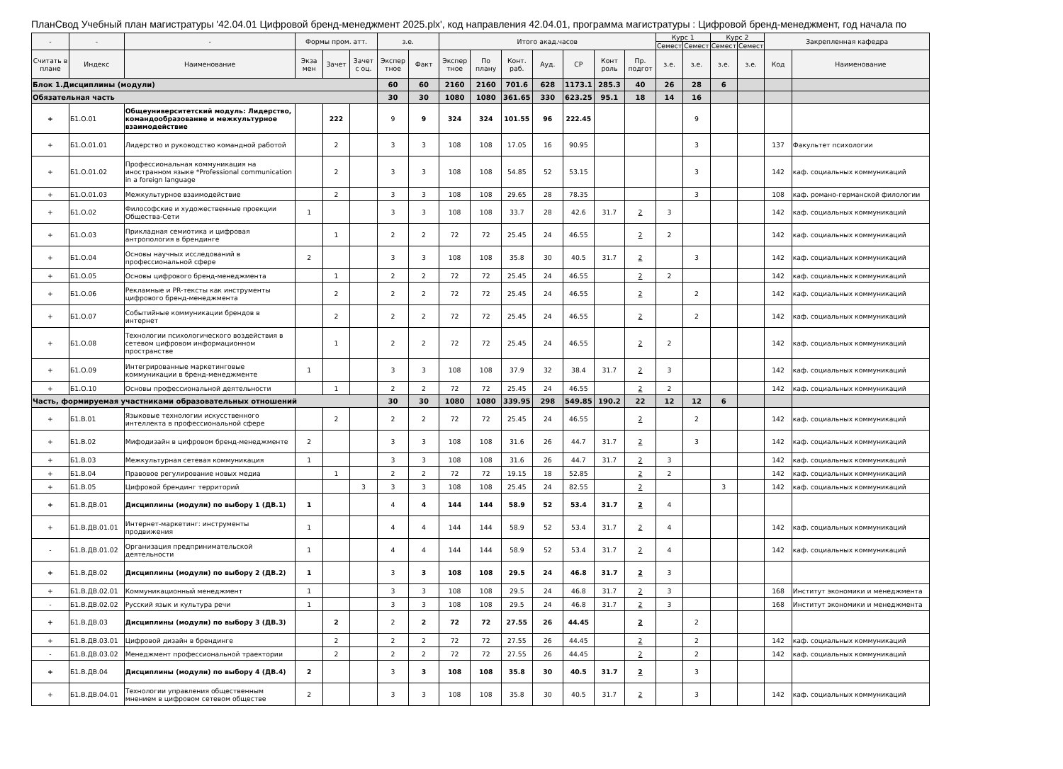ПланСвод Учебный план магистратуры '42.04.01 Цифровой бренд-менеджмент 2025.plx', код направления 42.04.01, программа магистратуры : Цифровой бренд-менеджмент, год начала по
| - | - | - | Формы пром. атт. | | | з.е. | | Итого акад.часов | | | | | | | Курс 1 | | Курс 2 | | Закрепленная кафедра | |
| --- | --- | --- | --- | --- | --- | --- | --- | --- | --- | --- | --- | --- | --- | --- | --- | --- | --- | --- | --- | --- |
| | | | | | | | | | | | | | | | Семест | Семест | Семест | Семест | | |
| Считать в плане | Индекс | Наименование | Экза мен | Зачет | Зачет с оц. | Экспер тное | Факт | Экспер тное | По плану | Конт. раб. | Ауд. | СР | Конт роль | Пр. подгот | з.е. | з.е. | з.е. | з.е. | Код | Наименование |
| Блок 1.Дисциплины (модули) | | | | | | 60 | 60 | 2160 | 2160 | 701.6 | 628 | 1173.1 | 285.3 | 40 | 26 | 28 | 6 | | | |
| Обязательная часть | | | | | | 30 | 30 | 1080 | 1080 | 361.65 | 330 | 623.25 | 95.1 | 18 | 14 | 16 | | | | |
| + | Б1.О.01 | Общеуниверситетский модуль: Лидерство, командообразование и межкультурное взаимодействие | | 222 | | 9 | 9 | 324 | 324 | 101.55 | 96 | 222.45 | | | | 9 | | | | |
| + | Б1.О.01.01 | Лидерство и руководство командной работой | | 2 | | 3 | 3 | 108 | 108 | 17.05 | 16 | 90.95 | | | | 3 | | | 137 | Факультет психологии |
| + | Б1.О.01.02 | Профессиональная коммуникация на иностранном языке *Professional communication in a foreign language | | 2 | | 3 | 3 | 108 | 108 | 54.85 | 52 | 53.15 | | | | 3 | | | 142 | каф. социальных коммуникаций |
| + | Б1.О.01.03 | Межкультурное взаимодействие | | 2 | | 3 | 3 | 108 | 108 | 29.65 | 28 | 78.35 | | | | 3 | | | 108 | каф. романо-германской филологии |
| + | Б1.О.02 | Философские и художественные проекции Общества-Сети | 1 | | | 3 | 3 | 108 | 108 | 33.7 | 28 | 42.6 | 31.7 | 2 | 3 | | | | 142 | каф. социальных коммуникаций |
| + | Б1.О.03 | Прикладная семиотика и цифровая антропология в брендинге | | 1 | | 2 | 2 | 72 | 72 | 25.45 | 24 | 46.55 | | 2 | 2 | | | | 142 | каф. социальных коммуникаций |
| + | Б1.О.04 | Основы научных исследований в профессиональной сфере | 2 | | | 3 | 3 | 108 | 108 | 35.8 | 30 | 40.5 | 31.7 | 2 | | 3 | | | 142 | каф. социальных коммуникаций |
| + | Б1.О.05 | Основы цифрового бренд-менеджмента | | 1 | | 2 | 2 | 72 | 72 | 25.45 | 24 | 46.55 | | 2 | 2 | | | | 142 | каф. социальных коммуникаций |
| + | Б1.О.06 | Рекламные и PR-тексты как инструменты цифрового бренд-менеджмента | | 2 | | 2 | 2 | 72 | 72 | 25.45 | 24 | 46.55 | | 2 | | 2 | | | 142 | каф. социальных коммуникаций |
| + | Б1.О.07 | Событийные коммуникации брендов в интернет | | 2 | | 2 | 2 | 72 | 72 | 25.45 | 24 | 46.55 | | 2 | | 2 | | | 142 | каф. социальных коммуникаций |
| + | Б1.О.08 | Технологии психологического воздействия в сетевом цифровом информационном пространстве | | 1 | | 2 | 2 | 72 | 72 | 25.45 | 24 | 46.55 | | 2 | 2 | | | | 142 | каф. социальных коммуникаций |
| + | Б1.О.09 | Интегрированные маркетинговые коммуникации в бренд-менеджменте | 1 | | | 3 | 3 | 108 | 108 | 37.9 | 32 | 38.4 | 31.7 | 2 | 3 | | | | 142 | каф. социальных коммуникаций |
| + | Б1.О.10 | Основы профессиональной деятельности | | 1 | | 2 | 2 | 72 | 72 | 25.45 | 24 | 46.55 | | 2 | 2 | | | | 142 | каф. социальных коммуникаций |
| Часть, формируемая участниками образовательных отношений | | | | | | 30 | 30 | 1080 | 1080 | 339.95 | 298 | 549.85 | 190.2 | 22 | 12 | 12 | 6 | | | |
| + | Б1.В.01 | Языковые технологии искусственного интеллекта в профессиональной сфере | | 2 | | 2 | 2 | 72 | 72 | 25.45 | 24 | 46.55 | | 2 | | 2 | | | 142 | каф. социальных коммуникаций |
| + | Б1.В.02 | Мифодизайн в цифровом бренд-менеджменте | 2 | | | 3 | 3 | 108 | 108 | 31.6 | 26 | 44.7 | 31.7 | 2 | | 3 | | | 142 | каф. социальных коммуникаций |
| + | Б1.В.03 | Межкультурная сетевая коммуникация | 1 | | | 3 | 3 | 108 | 108 | 31.6 | 26 | 44.7 | 31.7 | 2 | 3 | | | | 142 | каф. социальных коммуникаций |
| + | Б1.В.04 | Правовое регулирование новых медиа | | 1 | | 2 | 2 | 72 | 72 | 19.15 | 18 | 52.85 | | 2 | 2 | | | | 142 | каф. социальных коммуникаций |
| + | Б1.В.05 | Цифровой брендинг территорий | | | 3 | 3 | 3 | 108 | 108 | 25.45 | 24 | 82.55 | | 2 | | | 3 | | 142 | каф. социальных коммуникаций |
| + | Б1.В.ДВ.01 | Дисциплины (модули) по выбору 1 (ДВ.1) | 1 | | | 4 | 4 | 144 | 144 | 58.9 | 52 | 53.4 | 31.7 | 2 | 4 | | | | | |
| + | Б1.В.ДВ.01.01 | Интернет-маркетинг: инструменты продвижения | 1 | | | 4 | 4 | 144 | 144 | 58.9 | 52 | 53.4 | 31.7 | 2 | 4 | | | | 142 | каф. социальных коммуникаций |
| - | Б1.В.ДВ.01.02 | Организация предпринимательской деятельности | 1 | | | 4 | 4 | 144 | 144 | 58.9 | 52 | 53.4 | 31.7 | 2 | 4 | | | | 142 | каф. социальных коммуникаций |
| + | Б1.В.ДВ.02 | Дисциплины (модули) по выбору 2 (ДВ.2) | 1 | | | 3 | 3 | 108 | 108 | 29.5 | 24 | 46.8 | 31.7 | 2 | 3 | | | | | |
| + | Б1.В.ДВ.02.01 | Коммуникационный менеджмент | 1 | | | 3 | 3 | 108 | 108 | 29.5 | 24 | 46.8 | 31.7 | 2 | 3 | | | | 168 | Институт экономики и менеджмента |
| - | Б1.В.ДВ.02.02 | Русский язык и культура речи | 1 | | | 3 | 3 | 108 | 108 | 29.5 | 24 | 46.8 | 31.7 | 2 | 3 | | | | 168 | Институт экономики и менеджмента |
| + | Б1.В.ДВ.03 | Дисциплины (модули) по выбору 3 (ДВ.3) | | 2 | | 2 | 2 | 72 | 72 | 27.55 | 26 | 44.45 | | 2 | | 2 | | | | |
| + | Б1.В.ДВ.03.01 | Цифровой дизайн в брендинге | | 2 | | 2 | 2 | 72 | 72 | 27.55 | 26 | 44.45 | | 2 | | 2 | | | 142 | каф. социальных коммуникаций |
| - | Б1.В.ДВ.03.02 | Менеджмент профессиональной траектории | | 2 | | 2 | 2 | 72 | 72 | 27.55 | 26 | 44.45 | | 2 | | 2 | | | 142 | каф. социальных коммуникаций |
| + | Б1.В.ДВ.04 | Дисциплины (модули) по выбору 4 (ДВ.4) | 2 | | | 3 | 3 | 108 | 108 | 35.8 | 30 | 40.5 | 31.7 | 2 | | 3 | | | | |
| + | Б1.В.ДВ.04.01 | Технологии управления общественным мнением в цифровом сетевом обществе | 2 | | | 3 | 3 | 108 | 108 | 35.8 | 30 | 40.5 | 31.7 | 2 | | 3 | | | 142 | каф. социальных коммуникаций |